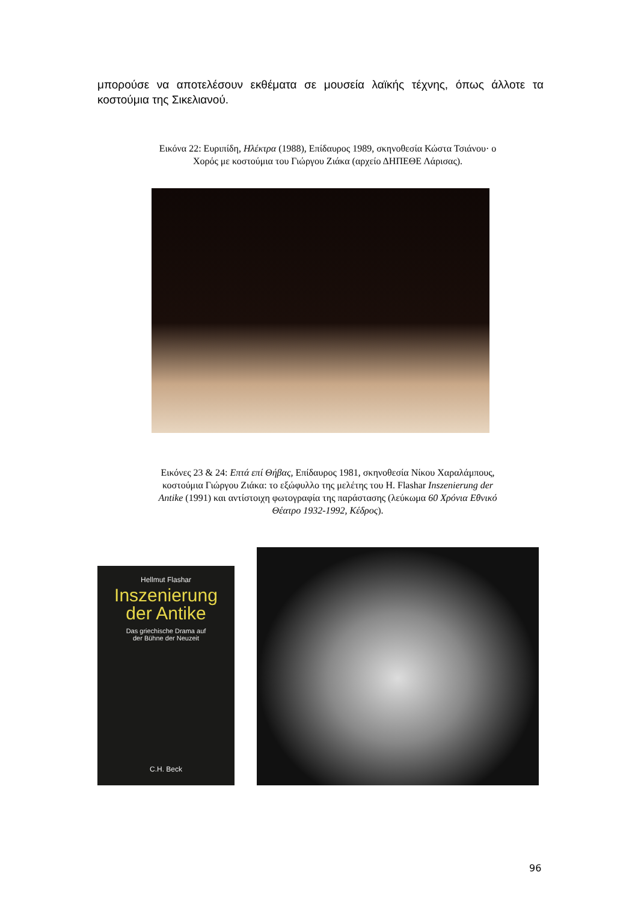μπορούσε να αποτελέσουν εκθέματα σε μουσεία λαϊκής τέχνης, όπως άλλοτε τα κοστούμια της Σικελιανού.
Εικόνα 22: Ευριπίδη, Ηλέκτρα (1988), Επίδαυρος 1989, σκηνοθεσία Κώστα Τσιάνου· ο Χορός με κοστούμια του Γιώργου Ζιάκα (αρχείο ΔΗΠΕΘΕ Λάρισας).
Εικόνες 23 & 24: Επτά επί Θήβας, Επίδαυρος 1981, σκηνοθεσία Νίκου Χαραλάμπους, κοστούμια Γιώργου Ζιάκα: το εξώφυλλο της μελέτης του H. Flashar Inszenierung der Antike (1991) και αντίστοιχη φωτογραφία της παράστασης (λεύκωμα 60 Χρόνια Εθνικό Θέατρο 1932-1992, Κέδρος).
Hellmut Flashar
Inszenierung
der Antike
Das griechische Drama auf
der Bühne der Neuzeit
C.H. Beck
96